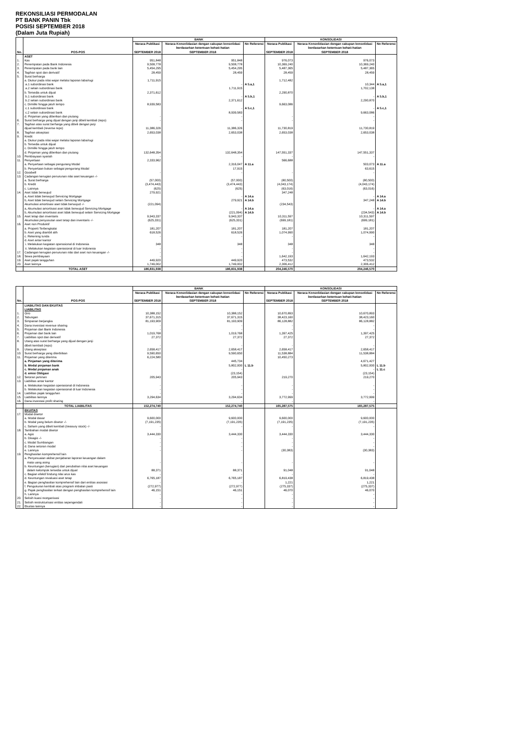REKONSILIASI PERMODALAN
PT BANK PANIN Tbk
POSISI SEPTEMBER 2018
(Dalam Juta Rupiah)
| No. | POS-POS | BANK | | | KONSOLIDASI | | |
| --- | --- | --- | --- | --- | --- | --- | --- |
| | | Neraca Publikasi | Neraca Konsolidasian dengan cakupan konsolidasi berdasarkan ketentuan kehati-hatian | No Referensi | Neraca Publikasi | Neraca Konsolidasian dengan cakupan konsolidasi berdasarkan ketentuan kehati-hatian | No Referensi |
| | | SEPTEMBER 2018 | SEPTEMBER 2018 | | SEPTEMBER 2018 | SEPTEMBER 2018 | |
| | ASET | | | | | | |
| 1. | Kas | 951,848 | 951,848 | | 976,073 | 976,073 | |
| 2. | Penempatan pada Bank Indonesia | 9,508,778 | 9,508,778 | | 10,369,240 | 10,369,240 | |
| 3. | Penempatan pada bank lain | 5,454,295 | 5,454,295 | | 5,487,365 | 5,487,365 | |
| 4. | Tagihan spot dan derivatif | 28,459 | 28,459 | | 28,459 | 28,459 | |
| 5. | Surat berharga | | | | | | |
| | a. Diukur pada nilai wajar melalui laporan laba/rugi | 1,711,915 | | | 1,712,482 | | |
| | a.1 subordinasi bank | | - | A 5.a,1 | | 10,344 | A 5.a,1 |
| | a.2 selain subordinasi bank | | 1,711,915 | | | 1,702,138 | |
| | b. Tersedia untuk dijual | 2,371,612 | | | 2,290,870 | | |
| | b.1 subordinasi bank | | - | A 5.b,1 | | - | A 5.b,1 |
| | b.2 selain subordinasi bank | | 2,371,612 | | | 2,290,870 | |
| | c. Dimiliki hingga jatuh tempo | 8,939,583 | | | 9,663,086 | | |
| | c.1 subordinasi bank | | - | A 5.c,1 | | - | A 5.c,1 |
| | c.2 selain subordinasi bank | | 8,939,583 | | | 9,663,086 | |
| | d. Pinjaman yang diberikan dan piutang | - | - | | - | - | |
| 6. | Surat berharga yang dijual dengan janji dibeli kembali (repo) | - | - | | - | - | |
| 7. | Tagihan atas surat berharga yang dibeli dengan janji | | | | | | |
| | dijual kembali (reverse repo) | 11,386,326 | 11,386,326 | | 11,730,819 | 11,730,819 | |
| 8. | Tagihan akseptasi | 2,653,038 | 2,653,038 | | 2,653,038 | 2,653,038 | |
| 9. | Kredit | | | | | | |
| | a. Diukur pada nilai wajar melalui laporan laba/rugi | | | | | | |
| | b. Tersedia untuk dijual | | | | | | |
| | c. Dimiliki hingga jatuh tempo | | | | | | |
| | d. Pinjaman yang diberikan dan piutang | 132,648,354 | 132,648,354 | | 147,551,337 | 147,551,337 | |
| 10. | Pembiayaan syariah | - | - | | - | - | |
| 11. | Penyertaan | 2,333,962 | | | 566,688 | | |
| | a. Penyertaan sebagai pengurang Modal | | 2,316,047 | A 11.a | | 503,073 | A 11.a |
| | b. Penyertaan bukan sebagai pengurang Modal | | 17,915 | | | 63,615 | |
| 12. | Goodwill | - | - | | - | - | |
| 13. | Cadangan kerugian penurunan nilai aset keuangan -/- | | | | | | |
| | a. Surat berharga | (57,000) | (57,000) | | (80,500) | (80,500) | |
| | b. Kredit | (3,474,443) | (3,474,443) | | (4,043,174) | (4,043,174) | |
| | c. Lainnya | (625) | (625) | | (63,016) | (63,016) | |
| 14. | Aset tidak berwujud | 279,921 | | | 347,248 | | |
| | a, Aset tidak berwujud Servicing Mortgage | | - | A 14.a | | - | A 14.a |
| | b, Aset tidak berwujud selain Servicing Mortgage | | 279,921 | A 14.b | | 347,248 | A 14.b |
| | Akumulasi amortisasi aset tidak berwujud -/- | (221,094) | | | (234,543) | | |
| | a, Akumulasi amortisasi aset tidak berwujud Servicing Mortgage | | - | A 14.a | | - | A 14.a |
| | b, Akumulasi amortisasi aset tidak berwujud selain Servicing Mortgage | | (221,094) | A 14.b | | (234,543) | A 14.b |
| 15. | Aset tetap dan inventaris | 9,943,337 | 9,943,337 | | 10,311,597 | 10,311,597 | |
| | Akumulasi penyusutan aset tetap dan inventaris -/- | (625,331) | (625,331) | | (699,181) | (699,181) | |
| 16. | Aset non Produktif | | | | | | |
| | a. Properti Terbengkalai | 181,207 | 181,207 | | 181,207 | 181,207 | |
| | b. Aset yang diambil alih | 618,526 | 618,526 | | 1,074,990 | 1,074,990 | |
| | c. Rekening tunda | - | - | | - | - | |
| | d. Aset antar kantor | | | | | | |
| | i. Melakukan kegiatan operasional di Indonesia | 348 | 348 | | 348 | 348 | |
| | ii. Melakukan kegiatan operasional di luar Indonesia | - | - | | - | - | |
| 17. | Cadangan kerugian penurunan nilai dari aset non keuangan -/- | - | - | | - | - | |
| 18. | Sewa pembiayaan | - | - | | 1,642,193 | 1,642,193 | |
| 19. | Aset pajak tangguhan | 449,920 | 449,920 | | 473,532 | 473,532 | |
| 20. | Aset lainnya | 1,749,002 | 1,749,002 | | 2,306,412 | 2,306,412 | |
| | TOTAL ASET | 186,831,938 | 186,831,938 | | 204,246,570 | 204,246,570 | |
| No. | POS-POS | BANK | | | KONSOLIDASI | | |
| --- | --- | --- | --- | --- | --- | --- | --- |
| | | Neraca Publikasi | Neraca Konsolidasian dengan cakupan konsolidasi berdasarkan ketentuan kehati-hatian | No Referensi | Neraca Publikasi | Neraca Konsolidasian dengan cakupan konsolidasi berdasarkan ketentuan kehati-hatian | No Referensi |
| | | SEPTEMBER 2018 | SEPTEMBER 2018 | | SEPTEMBER 2018 | SEPTEMBER 2018 | |
| | LIABILITAS DAN EKUITAS | | | | | | |
| | LIABILITAS | | | | | | |
| 1. | Giro | 10,388,152 | 10,388,152 | | 10,670,893 | 10,670,893 | |
| 2. | Tabungan | 37,671,315 | 37,671,315 | | 38,423,160 | 38,423,160 | |
| 3. | Simpanan berjangka | 81,193,909 | 81,193,909 | | 86,128,882 | 86,128,882 | |
| 4. | Dana investasi revenue sharing | - | - | | - | - | |
| 5. | Pinjaman dari Bank Indonesia | - | - | | - | - | |
| 6. | Pinjaman dari bank lain | 1,019,768 | 1,019,768 | | 1,397,425 | 1,397,425 | |
| 7. | Liabilitas spot dan derivatif | 27,372 | 27,372 | | 27,372 | 27,372 | |
| 8. | Utang atas surat berharga yang dijual dengan janji | | | | | | |
| | dibeli kembali (repo) | - | - | | - | - | |
| 9. | Utang akseptasi | 2,658,417 | 2,658,417 | | 2,658,417 | 2,658,417 | |
| 10. | Surat berharga yang diterbitkan | 9,590,650 | 9,590,650 | | 11,538,884 | 11,538,884 | |
| 11. | Pinjaman yang diterima | 6,224,580 | | | 10,450,273 | | |
| | a. Pinjaman yang diterima | | 445,734 | | | 4,671,427 | |
| | b. Modal pinjaman bank | | 5,802,000 | L 11.b | | 5,802,000 | L 11.b |
| | c. Modal pinjaman anak | | - | | | - | L 11.c |
| | d. emisi Obligasi | | (23,154) | | | (23,154) | |
| 12. | Setoran jaminan | 205,943 | 205,943 | | 219,270 | 219,270 | |
| 13. | Liabilitas antar kantor | | | | | | |
| | a. Melakukan kegiatan operasional di Indonesia | - | - | | - | - | |
| | b. Melakukan kegiatan operasional di luar Indonesia | - | - | | - | - | |
| 14. | Liabilitas pajak tangguhan | - | - | | - | - | |
| 15. | Liabilitas lainnya | 3,294,634 | 3,294,634 | | 3,772,999 | 3,772,999 | |
| 16. | Dana investasi profit sharing | - | - | | - | - | |
| | TOTAL LIABILITAS | 152,274,740 | 152,274,740 | | 165,287,575 | 165,287,575 | |
| | EKUITAS | | | | | | |
| 17. | Modal disetor | | | | | | |
| | a. Modal dasar | 9,600,000 | 9,600,000 | | 9,600,000 | 9,600,000 | |
| | b. Modal yang belum disetor -/- | (7,191,235) | (7,191,235) | | (7,191,235) | (7,191,235) | |
| | c. Saham yang dibeli kembali (treasury stock) -/- | - | - | | - | - | |
| 18. | Tambahan modal disetor | | | | | | |
| | a. Agio | 3,444,330 | 3,444,330 | | 3,444,330 | 3,444,330 | |
| | b. Disagio -/- | - | - | | - | - | |
| | c. Modal Sumbangan | - | - | | - | - | |
| | d. Dana setoran modal | - | - | | - | - | |
| | e. Lainnya | - | - | | (30,383) | (30,383) | |
| 19. | Penghasilan komprehensif lain | | | | | | |
| | a. Penyesuaian akibat penjabaran laporan keuangan dalam | | | | | | |
| | mata uang asing | - | - | | - | - | |
| | b. Keuntungan (kerugian) dari perubahan nilai aset keuangan | | | | | | |
| | dalam kelompok tersedia untuk dijual | 88,371 | 88,371 | | 91,048 | 91,048 | |
| | c. Bagian efektif lindung nilai arus kas | - | - | | - | - | |
| | d. Keuntungan revaluasi aset tetap | 6,765,187 | 6,765,187 | | 6,819,438 | 6,819,438 | |
| | e. Bagian penghasilan komprehensif lain dari entitas asosiasi | - | - | | 1,221 | 1,221 | |
| | f. Pengukuran kembali atas program imbalan pasti | (272,977) | (272,977) | | (275,337) | (275,337) | |
| | g. Pajak penghasilan terkait dengan penghasilan komprehensif lain | 46,151 | 46,151 | | 46,070 | 46,070 | |
| | h. Lainnya | - | - | | - | - | |
| 20. | Selisih kuasi reorganisasi | - | - | | - | - | |
| 21. | Selisih restrukturisasi entitas sepengendali | - | - | | - | - | |
| 22. | Ekuitas lainnya | - | - | | - | - | |